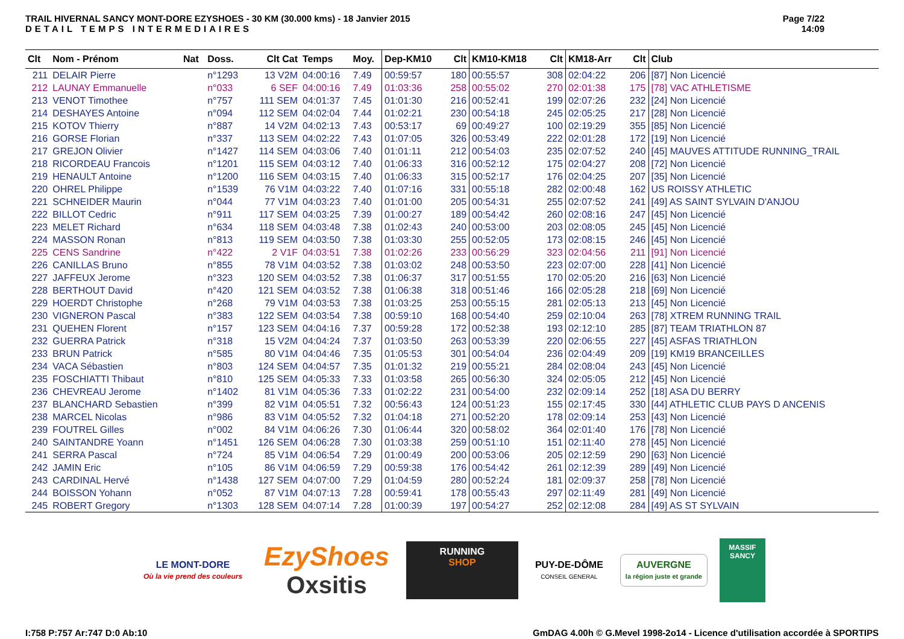TRAIL HIVERNAL SANCY MONT-DORE EZYSHOES - 30 KM (30.000 kms) - 18 Janvier 2015
DETAIL TEMPS INTERMEDIAIRES
Page 7/22
14:09
| Clt | Nom - Prénom | Nat | Doss. | Clt Cat | Temps | Moy. | Dep-KM10 | Clt | KM10-KM18 | Clt | KM18-Arr | Clt | Club |
| --- | --- | --- | --- | --- | --- | --- | --- | --- | --- | --- | --- | --- | --- |
| 211 | DELAIR Pierre | | n°1293 | 13 V2M | 04:00:16 | 7.49 | 00:59:57 | 180 | 00:55:57 | 308 | 02:04:22 | 206 | [87] Non Licencié |
| 212 | LAUNAY Emmanuelle | | n°033 | 6 SEF | 04:00:16 | 7.49 | 01:03:36 | 258 | 00:55:02 | 270 | 02:01:38 | 175 | [78] VAC ATHLETISME |
| 213 | VENOT Timothee | | n°757 | 111 SEM | 04:01:37 | 7.45 | 01:01:30 | 216 | 00:52:41 | 199 | 02:07:26 | 232 | [24] Non Licencié |
| 214 | DESHAYES Antoine | | n°094 | 112 SEM | 04:02:04 | 7.44 | 01:02:21 | 230 | 00:54:18 | 245 | 02:05:25 | 217 | [28] Non Licencié |
| 215 | KOTOV Thierry | | n°887 | 14 V2M | 04:02:13 | 7.43 | 00:53:17 | 69 | 00:49:27 | 100 | 02:19:29 | 355 | [85] Non Licencié |
| 216 | GORSE Florian | | n°337 | 113 SEM | 04:02:22 | 7.43 | 01:07:05 | 326 | 00:53:49 | 222 | 02:01:28 | 172 | [19] Non Licencié |
| 217 | GREJON Olivier | | n°1427 | 114 SEM | 04:03:06 | 7.40 | 01:01:11 | 212 | 00:54:03 | 235 | 02:07:52 | 240 | [45] MAUVES ATTITUDE RUNNING_TRAIL |
| 218 | RICORDEAU Francois | | n°1201 | 115 SEM | 04:03:12 | 7.40 | 01:06:33 | 316 | 00:52:12 | 175 | 02:04:27 | 208 | [72] Non Licencié |
| 219 | HENAULT Antoine | | n°1200 | 116 SEM | 04:03:15 | 7.40 | 01:06:33 | 315 | 00:52:17 | 176 | 02:04:25 | 207 | [35] Non Licencié |
| 220 | OHREL Philippe | | n°1539 | 76 V1M | 04:03:22 | 7.40 | 01:07:16 | 331 | 00:55:18 | 282 | 02:00:48 | 162 | US ROISSY ATHLETIC |
| 221 | SCHNEIDER Maurin | | n°044 | 77 V1M | 04:03:23 | 7.40 | 01:01:00 | 205 | 00:54:31 | 255 | 02:07:52 | 241 | [49] AS SAINT SYLVAIN D'ANJOU |
| 222 | BILLOT Cedric | | n°911 | 117 SEM | 04:03:25 | 7.39 | 01:00:27 | 189 | 00:54:42 | 260 | 02:08:16 | 247 | [45] Non Licencié |
| 223 | MELET Richard | | n°634 | 118 SEM | 04:03:48 | 7.38 | 01:02:43 | 240 | 00:53:00 | 203 | 02:08:05 | 245 | [45] Non Licencié |
| 224 | MASSON Ronan | | n°813 | 119 SEM | 04:03:50 | 7.38 | 01:03:30 | 255 | 00:52:05 | 173 | 02:08:15 | 246 | [45] Non Licencié |
| 225 | CENS Sandrine | | n°422 | 2 V1F | 04:03:51 | 7.38 | 01:02:26 | 233 | 00:56:29 | 323 | 02:04:56 | 211 | [91] Non Licencié |
| 226 | CANILLAS Bruno | | n°855 | 78 V1M | 04:03:52 | 7.38 | 01:03:02 | 248 | 00:53:50 | 223 | 02:07:00 | 228 | [41] Non Licencié |
| 227 | JAFFEUX Jerome | | n°323 | 120 SEM | 04:03:52 | 7.38 | 01:06:37 | 317 | 00:51:55 | 170 | 02:05:20 | 216 | [63] Non Licencié |
| 228 | BERTHOUT David | | n°420 | 121 SEM | 04:03:52 | 7.38 | 01:06:38 | 318 | 00:51:46 | 166 | 02:05:28 | 218 | [69] Non Licencié |
| 229 | HOERDT Christophe | | n°268 | 79 V1M | 04:03:53 | 7.38 | 01:03:25 | 253 | 00:55:15 | 281 | 02:05:13 | 213 | [45] Non Licencié |
| 230 | VIGNERON Pascal | | n°383 | 122 SEM | 04:03:54 | 7.38 | 00:59:10 | 168 | 00:54:40 | 259 | 02:10:04 | 263 | [78] XTREM RUNNING TRAIL |
| 231 | QUEHEN Florent | | n°157 | 123 SEM | 04:04:16 | 7.37 | 00:59:28 | 172 | 00:52:38 | 193 | 02:12:10 | 285 | [87] TEAM TRIATHLON 87 |
| 232 | GUERRA Patrick | | n°318 | 15 V2M | 04:04:24 | 7.37 | 01:03:50 | 263 | 00:53:39 | 220 | 02:06:55 | 227 | [45] ASFAS TRIATHLON |
| 233 | BRUN Patrick | | n°585 | 80 V1M | 04:04:46 | 7.35 | 01:05:53 | 301 | 00:54:04 | 236 | 02:04:49 | 209 | [19] KM19 BRANCEILLES |
| 234 | VACA Sébastien | | n°803 | 124 SEM | 04:04:57 | 7.35 | 01:01:32 | 219 | 00:55:21 | 284 | 02:08:04 | 243 | [45] Non Licencié |
| 235 | FOSCHIATTI Thibaut | | n°810 | 125 SEM | 04:05:33 | 7.33 | 01:03:58 | 265 | 00:56:30 | 324 | 02:05:05 | 212 | [45] Non Licencié |
| 236 | CHEVREAU Jerome | | n°1402 | 81 V1M | 04:05:36 | 7.33 | 01:02:22 | 231 | 00:54:00 | 232 | 02:09:14 | 252 | [18] ASA DU BERRY |
| 237 | BLANCHARD Sebastien | | n°399 | 82 V1M | 04:05:51 | 7.32 | 00:56:43 | 124 | 00:51:23 | 155 | 02:17:45 | 330 | [44] ATHLETIC CLUB PAYS D ANCENIS |
| 238 | MARCEL Nicolas | | n°986 | 83 V1M | 04:05:52 | 7.32 | 01:04:18 | 271 | 00:52:20 | 178 | 02:09:14 | 253 | [43] Non Licencié |
| 239 | FOUTREL Gilles | | n°002 | 84 V1M | 04:06:26 | 7.30 | 01:06:44 | 320 | 00:58:02 | 364 | 02:01:40 | 176 | [78] Non Licencié |
| 240 | SAINTANDRE Yoann | | n°1451 | 126 SEM | 04:06:28 | 7.30 | 01:03:38 | 259 | 00:51:10 | 151 | 02:11:40 | 278 | [45] Non Licencié |
| 241 | SERRA Pascal | | n°724 | 85 V1M | 04:06:54 | 7.29 | 01:00:49 | 200 | 00:53:06 | 205 | 02:12:59 | 290 | [63] Non Licencié |
| 242 | JAMIN Eric | | n°105 | 86 V1M | 04:06:59 | 7.29 | 00:59:38 | 176 | 00:54:42 | 261 | 02:12:39 | 289 | [49] Non Licencié |
| 243 | CARDINAL Hervé | | n°1438 | 127 SEM | 04:07:00 | 7.29 | 01:04:59 | 280 | 00:52:24 | 181 | 02:09:37 | 258 | [78] Non Licencié |
| 244 | BOISSON Yohann | | n°052 | 87 V1M | 04:07:13 | 7.28 | 00:59:41 | 178 | 00:55:43 | 297 | 02:11:49 | 281 | [49] Non Licencié |
| 245 | ROBERT Gregory | | n°1303 | 128 SEM | 04:07:14 | 7.28 | 01:00:39 | 197 | 00:54:27 | 252 | 02:12:08 | 284 | [49] AS ST SYLVAIN |
LE MONT-DORE
Où la vie prend des couleurs
EzyShoes
Oxsitis
RUNNING
SHOP
PUY-DE-DÔME
CONSEIL GENERAL
AUVERGNE
la région juste et grande
MASSIF
SANCY
I:758 P:757 Ar:747 D:0 Ab:10 GmDAG 4.00h © G.Mevel 1998-2o14 - Licence d'utilisation accordée à SPORTIPS